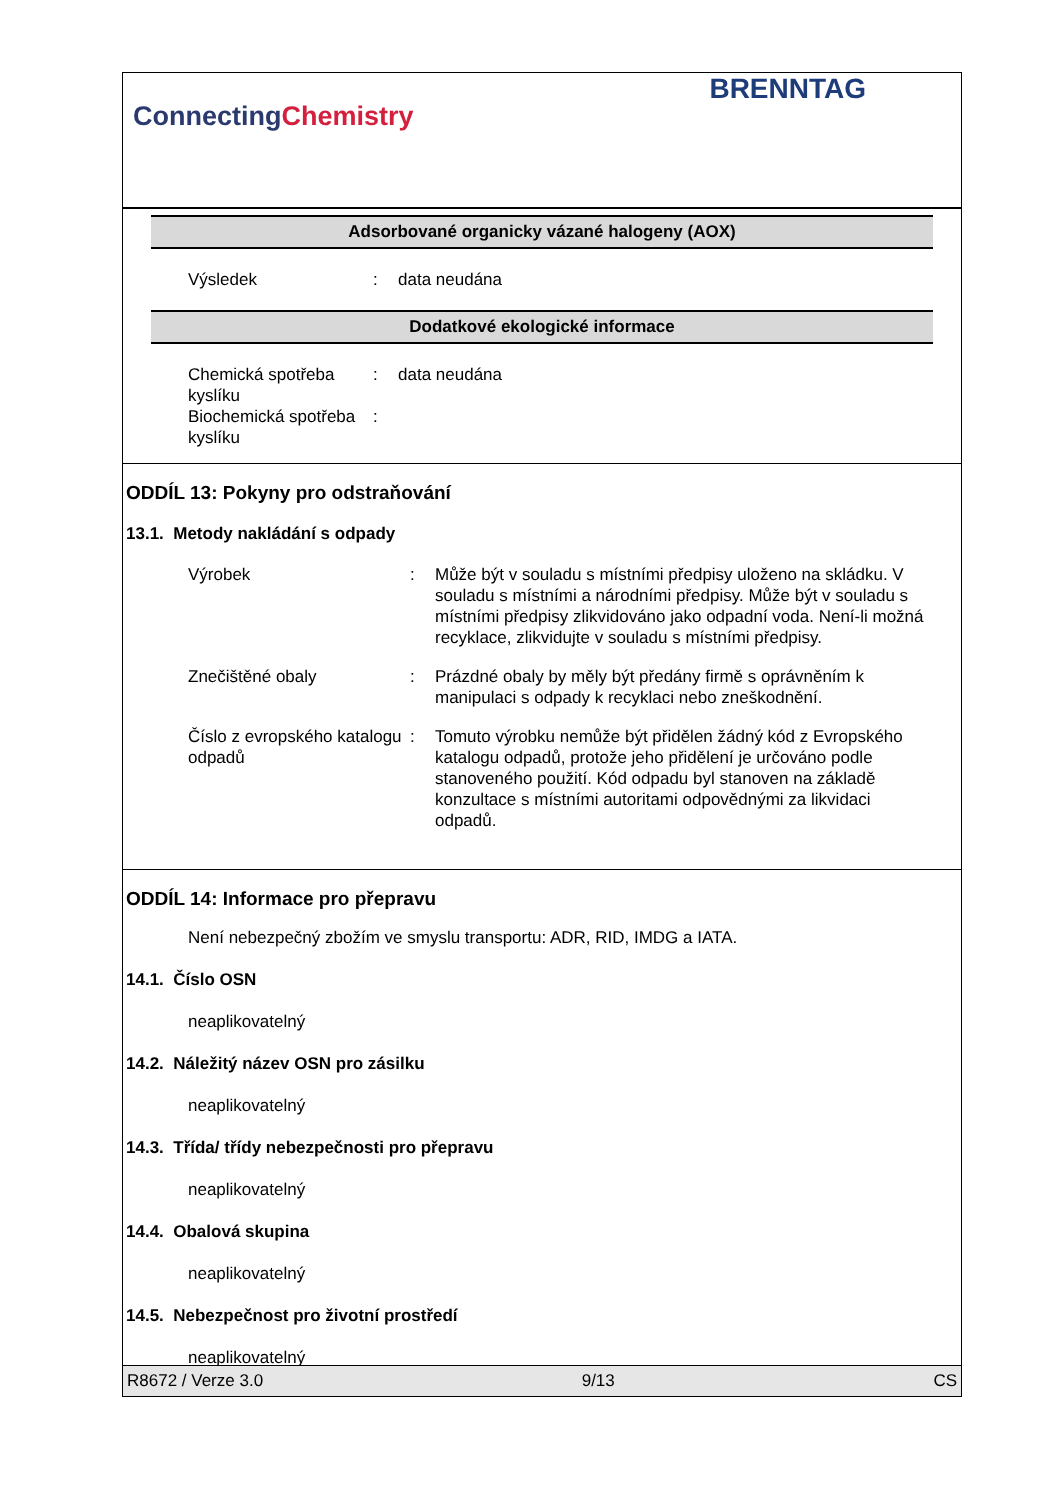ConnectingChemistry
BRENNTAG
Adsorbované organicky vázané halogeny (AOX)
Výsledek : data neudána
Dodatkové ekologické informace
Chemická spotřeba kyslíku
: data neudána
Biochemická spotřeba kyslíku
:
ODDÍL 13: Pokyny pro odstraňování
13.1. Metody nakládání s odpady
Výrobek : Může být v souladu s místními předpisy uloženo na skládku. V souladu s místními a národními předpisy. Může být v souladu s místními předpisy zlikvidováno jako odpadní voda. Není-li možná recyklace, zlikvidujte v souladu s místními předpisy.
Znečištěné obaly : Prázdné obaly by měly být předány firmě s oprávněním k manipulaci s odpady k recyklaci nebo zneškodnění.
Číslo z evropského katalogu odpadů
: Tomuto výrobku nemůže být přidělen žádný kód z Evropského katalogu odpadů, protože jeho přidělení je určováno podle stanoveného použití. Kód odpadu byl stanoven na základě konzultace s místními autoritami odpovědnými za likvidaci odpadů.
ODDÍL 14: Informace pro přepravu
Není nebezpečný zbožím ve smyslu transportu: ADR, RID, IMDG a IATA.
14.1. Číslo OSN
neaplikovatelný
14.2. Náležitý název OSN pro zásilku
neaplikovatelný
14.3. Třída/ třídy nebezpečnosti pro přepravu
neaplikovatelný
14.4. Obalová skupina
neaplikovatelný
14.5. Nebezpečnost pro životní prostředí
neaplikovatelný
R8672 / Verze 3.0 9/13 CS